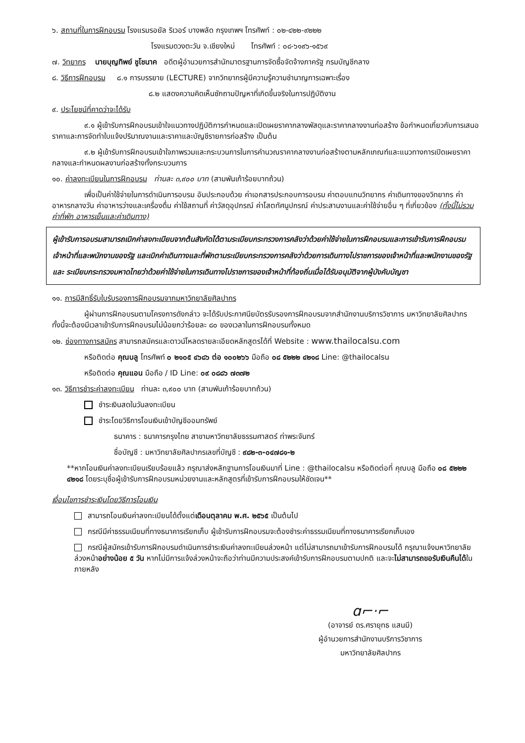๖. สถานที่ในการฝึกอบรม โรงแรมรอยัล ริเวอร์ บางพลัด กรุงเทพฯ โทรศัพท์ : ๐๒-๔๒๒-๙๒๒๒
โรงแรมดวงตะวัน จ.เชียงใหม่ โทรศัพท์ : ๐๘-๖๑๙๖-๑๕๖๙
๗. วิทยากร นายบุญทิพย์ ชูโชนาค อดีตผู้อำนวยการสำนักมาตรฐานการจัดซื้อจัดจ้างภาครัฐ กรมบัญชีกลาง
๘. วิธีการฝึกอบรม ๘.๑ การบรรยาย (LECTURE) จากวิทยากรผู้มีความรู้ความชำนาญการเฉพาะเรื่อง
๘.๒ แสดงความคิดเห็นซักถามปัญหาที่เกิดขึ้นจริงในการปฏิบัติงาน
๙. ประโยชน์ที่คาดว่าจะได้รับ
๙.๑ ผู้เข้ารับการฝึกอบรมเข้าใจแนวทางปฏิบัติการกำหนดและเปิดเผยราคากลางพัสดุและราคากลางงานก่อสร้าง ข้อกำหนดเกี่ยวกับการเสนอราคาและการจัดทำใบแจ้งปริมาณงานและราคาและบัญชีรายการก่อสร้าง เป็นต้น
๙.๒ ผู้เข้ารับการฝึกอบรมเข้าใจภาพรวมและกระบวนการในการคำนวณราคากลางงานก่อสร้างตามหลักเกณฑ์และแนวทางการเปิดเผยราคากลางและกำหนดผลงานก่อสร้างทั้งกระบวนการ
๑๐. ค่าลงทะเบียนในการฝึกอบรม ท่านละ ๓,๙๐๐ บาท (สามพันเก้าร้อยบาทถ้วน)
เพื่อเป็นค่าใช้จ่ายในการดำเนินการอบรม อันประกอบด้วย ค่าเอกสารประกอบการอบรม ค่าตอบแทนวิทยากร ค่าเดินทางของวิทยากร ค่าอาหารกลางวัน ค่าอาหารว่างและเครื่องดื่ม ค่าใช้สถานที่ ค่าวัสดุอุปกรณ์ ค่าโสตทัศนูปกรณ์ ค่าประสานงานและค่าใช้จ่ายอื่น ๆ ที่เกี่ยวข้อง (ทั้งนี้ไม่รวมค่าที่พัก อาหารเย็นและค่าเดินทาง)
ผู้เข้ารับการอบรมสามารถเบิกค่าลงทะเบียนจากต้นสังกัดได้ตามระเบียบกระทรวงการคลังว่าด้วยค่าใช้จ่ายในการฝึกอบรมและการเข้ารับการฝึกอบรมเจ้าหน้าที่และพนักงานของรัฐ และเบิกค่าเดินทางและที่พักตามระเบียบกระทรวงการคลังว่าด้วยการเดินทางไปราชการของเจ้าหน้าที่และพนักงานของรัฐและ ระเบียบกระทรวงมหาดไทยว่าด้วยค่าใช้จ่ายในการเดินทางไปราชการของเจ้าหน้าที่ท้องถิ่นเมื่อได้รับอนุมัติจากผู้บังคับบัญชา
๑๑. การมีสิทธิ์รับใบรับรองการฝึกอบรมจากมหาวิทยาลัยศิลปากร
ผู้ผ่านการฝึกอบรมตามโครงการดังกล่าว จะได้รับประกาศนียบัตรรับรองการฝึกอบรมจากสำนักงานบริการวิชาการ มหาวิทยาลัยศิลปากร ทั้งนี้จะต้องมีเวลาเข้ารับการฝึกอบรมไม่น้อยกว่าร้อยละ ๘๐ ของเวลาในการฝึกอบรมทั้งหมด
๑๒. ช่องทางการสมัคร สามารถสมัครและดาวน์โหลดรายละเอียดหลักสูตรได้ที่ Website : www.thailocalsu.com
หรือติดต่อ คุณบลู โทรศัพท์ ๐ ๒๑๐๕ ๔๖๘๖ ต่อ ๑๐๐๒๖๖ มือถือ ๐๘ ๕๒๒๒ ๔๒๑๘ Line: @thailocalsu
หรือติดต่อ คุณแอน มือถือ / ID Line: ๐๙ ๐๘๘๖ ๗๓๗๒
๑๓. วิธีการชำระค่าลงทะเบียน ท่านละ ๓,๙๐๐ บาท (สามพันเก้าร้อยบาทถ้วน)
ชำระเงินสดในวันลงทะเบียน
ชำระโดยวิธีการโอนเงินเข้าบัญชีออมทรัพย์
ธนาคาร : ธนาคารกรุงไทย สาขามหาวิทยาลัยธรรมศาสตร์ ท่าพระจันทร์
ชื่อบัญชี : มหาวิทยาลัยศิลปากรเลขที่บัญชี : ๙๘๒-๓-๐๔๗๘๑-๒
**หากโอนเงินค่าลงทะเบียนเรียบร้อยแล้ว กรุณาส่งหลักฐานการโอนเงินมาที่ Line : @thailocalsu หรือติดต่อที่ คุณบลู มือถือ ๐๘ ๕๒๒๒ ๔๒๑๘ โดยระบุชื่อผู้เข้ารับการฝึกอบรมหน่วยงานและหลักสูตรที่เข้ารับการฝึกอบรมให้ชัดเจน**
เงื่อนไขการชำระเงินโดยวิธีการโอนเงิน
สามารถโอนเงินค่าลงทะเบียนได้ตั้งแต่เดือนตุลาคม พ.ศ. ๒๕๖๕ เป็นต้นไป
กรณีมีค่าธรรมเนียมที่ทางธนาคารเรียกเก็บ ผู้เข้ารับการฝึกอบรมจะต้องชำระค่าธรรมเนียมที่ทางธนาคารเรียกเก็บเอง
กรณีผู้สมัครเข้ารับการฝึกอบรมดำเนินการชำระเงินค่าลงทะเบียนล่วงหน้า แต่ไม่สามารถมาเข้ารับการฝึกอบรมได้ กรุณาแจ้งมหาวิทยาลัยล่วงหน้าอย่างน้อย ๕ วัน หากไม่มีการแจ้งล่วงหน้าจะถือว่าท่านมีความประสงค์เข้ารับการฝึกอบรมตามปกติ และจะไม่สามารถขอรับเงินคืนได้ในภายหลัง
ɑ⌐·⌐
(อาจารย์ ดร.ศรายุทธ แสนมี)
ผู้อำนวยการสำนักงานบริการวิชาการ
มหาวิทยาลัยศิลปากร